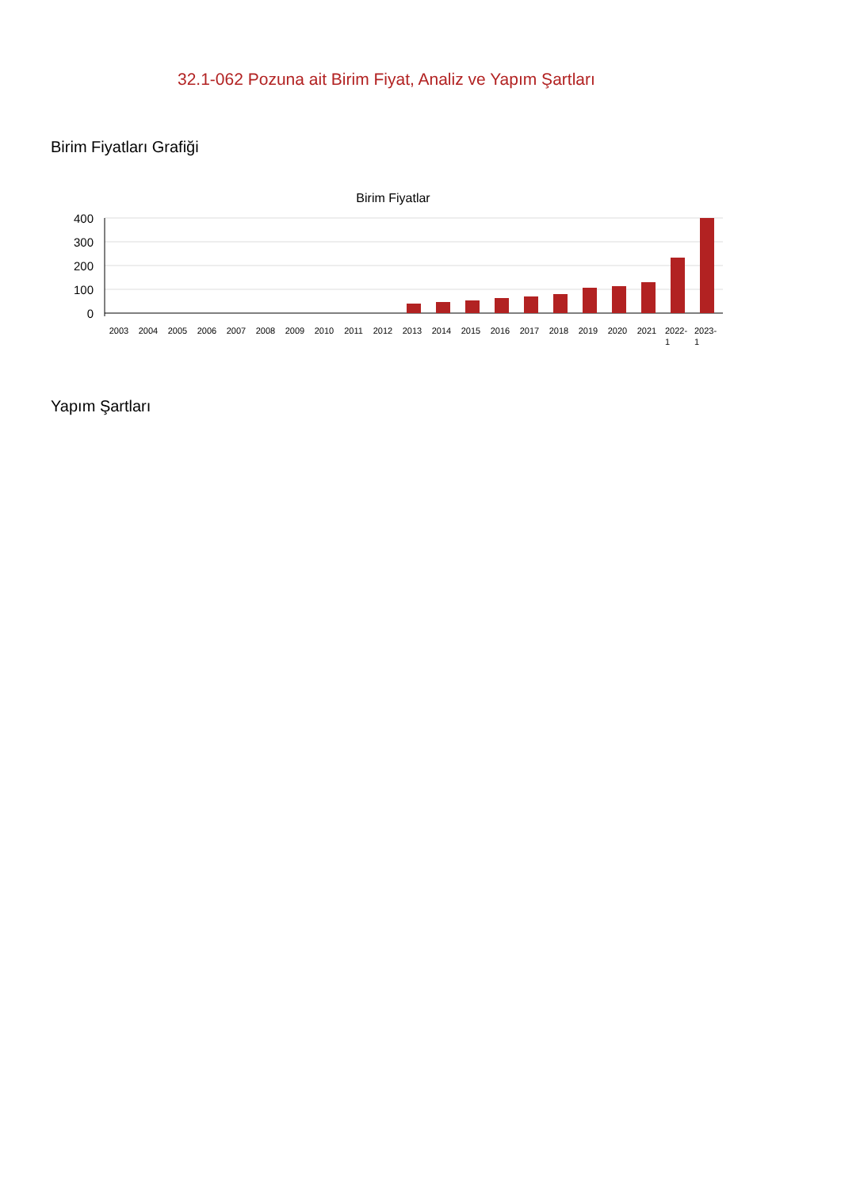32.1-062 Pozuna ait Birim Fiyat, Analiz ve Yapım Şartları
Birim Fiyatları Grafiği
Birim Fiyatlar
400
300
200
100
0
2003
2004
2005
2006
2007
2008
2009
2010
2011
2012
2013
2014
2015
2016
2017
2018
2019
2020
2021
2022-
1
2023-
1
Yapım Şartları